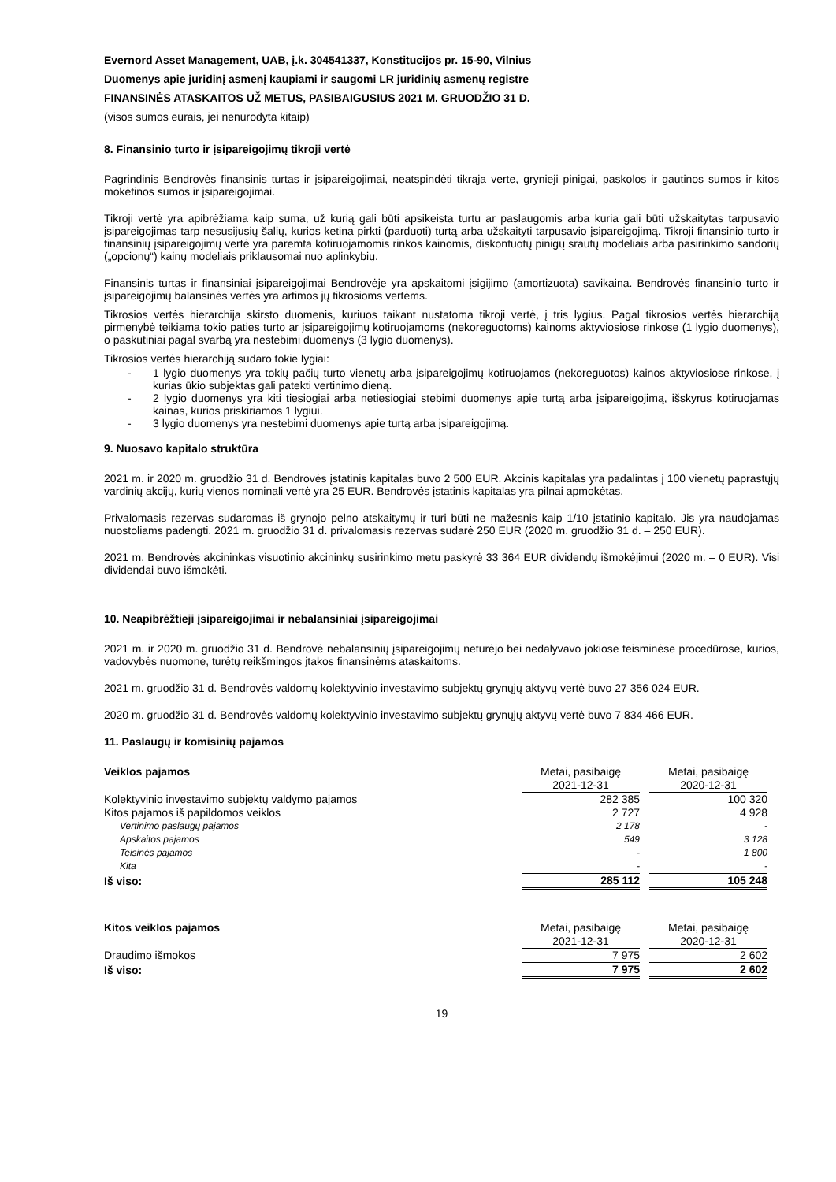Evernord Asset Management, UAB, į.k. 304541337, Konstitucijos pr. 15-90, Vilnius
Duomenys apie juridinį asmenį kaupiami ir saugomi LR juridinių asmenų registre
FINANSINĖS ATASKAITOS UŽ METUS, PASIBAIGUSIUS 2021 M. GRUODŽIO 31 D.
(visos sumos eurais, jei nenurodyta kitaip)
8. Finansinio turto ir įsipareigojimų tikroji vertė
Pagrindinis Bendrovės finansinis turtas ir įsipareigojimai, neatspindėti tikrąja verte, grynieji pinigai, paskolos ir gautinos sumos ir kitos mokėtinos sumos ir įsipareigojimai.
Tikroji vertė yra apibrėžiama kaip suma, už kurią gali būti apsikeista turtu ar paslaugomis arba kuria gali būti užskaitytas tarpusavio įsipareigojimas tarp nesusijusių šalių, kurios ketina pirkti (parduoti) turtą arba užskaityti tarpusavio įsipareigojimą. Tikroji finansinio turto ir finansinių įsipareigojimų vertė yra paremta kotiruojamomis rinkos kainomis, diskontuotų pinigų srautų modeliais arba pasirinkimo sandorių („opcionų“) kainų modeliais priklausomai nuo aplinkybių.
Finansinis turtas ir finansiniai įsipareigojimai Bendrovėje yra apskaitomi įsigijimo (amortizuota) savikaina. Bendrovės finansinio turto ir įsipareigojimų balansinės vertės yra artimos jų tikrosioms vertėms.
Tikrosios vertės hierarchija skirsto duomenis, kuriuos taikant nustatoma tikroji vertė, į tris lygius. Pagal tikrosios vertės hierarchiją pirmenybė teikiama tokio paties turto ar įsipareigojimų kotiruojamoms (nekoreguotoms) kainoms aktyviosiose rinkose (1 lygio duomenys), o paskutiniai pagal svarbą yra nestebimi duomenys (3 lygio duomenys).
Tikrosios vertės hierarchiją sudaro tokie lygiai:
- 1 lygio duomenys yra tokių pačių turto vienetų arba įsipareigojimų kotiruojamos (nekoreguotos) kainos aktyviosiose rinkose, į kurias ūkio subjektas gali patekti vertinimo dieną.
- 2 lygio duomenys yra kiti tiesiogiai arba netiesiogiai stebimi duomenys apie turtą arba įsipareigojimą, išskyrus kotiruojamas kainas, kurios priskiriamos 1 lygiui.
- 3 lygio duomenys yra nestebimi duomenys apie turtą arba įsipareigojimą.
9. Nuosavo kapitalo struktūra
2021 m. ir 2020 m. gruodžio 31 d. Bendrovės įstatinis kapitalas buvo 2 500 EUR. Akcinis kapitalas yra padalintas į 100 vienetų paprastųjų vardinių akcijų, kurių vienos nominali vertė yra 25 EUR. Bendrovės įstatinis kapitalas yra pilnai apmokėtas.
Privalomasis rezervas sudaromas iš grynojo pelno atskaitymų ir turi būti ne mažesnis kaip 1/10 įstatinio kapitalo. Jis yra naudojamas nuostoliams padengti. 2021 m. gruodžio 31 d. privalomasis rezervas sudarė 250 EUR (2020 m. gruodžio 31 d. – 250 EUR).
2021 m. Bendrovės akcininkas visuotinio akcininkų susirinkimo metu paskyrė 33 364 EUR dividendų išmokėjimui (2020 m. – 0 EUR). Visi dividendai buvo išmokėti.
10. Neapibrėžtieji įsipareigojimai ir nebalansiniai įsipareigojimai
2021 m. ir 2020 m. gruodžio 31 d. Bendrovė nebalansinių įsipareigojimų neturėjo bei nedalyvavo jokiose teisminėse procedūrose, kurios, vadovybės nuomone, turėtų reikšmingos įtakos finansinėms ataskaitoms.
2021 m. gruodžio 31 d. Bendrovės valdomų kolektyvinio investavimo subjektų grynųjų aktyvų vertė buvo 27 356 024 EUR.
2020 m. gruodžio 31 d. Bendrovės valdomų kolektyvinio investavimo subjektų grynųjų aktyvų vertė buvo 7 834 466 EUR.
11. Paslaugų ir komisinių pajamos
| Veiklos pajamos | Metai, pasibaigę 2021-12-31 | | Metai, pasibaigę 2020-12-31 |
| Kolektyvinio investavimo subjektų valdymo pajamos | 282 385 | | 100 320 |
| Kitos pajamos iš papildomos veiklos | 2 727 | | 4 928 |
| Vertinimo paslaugų pajamos | 2 178 | | - |
| Apskaitos pajamos | 549 | | 3 128 |
| Teisinės pajamos | - | | 1 800 |
| Kita | - | | - |
| Iš viso: | 285 112 | | 105 248 |
| Kitos veiklos pajamos | Metai, pasibaigę 2021-12-31 | | Metai, pasibaigę 2020-12-31 |
| Draudimo išmokos | 7 975 | | 2 602 |
| Iš viso: | 7 975 | | 2 602 |
19